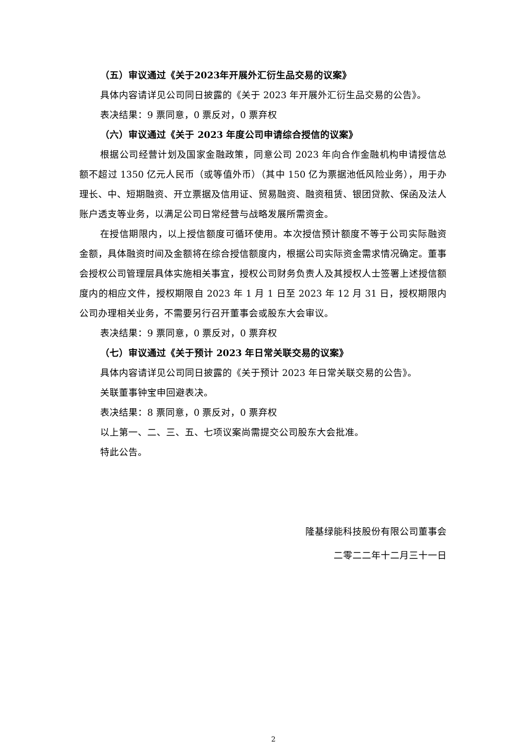（五）审议通过《关于2023年开展外汇衍生品交易的议案》
具体内容请详见公司同日披露的《关于 2023 年开展外汇衍生品交易的公告》。
表决结果：9 票同意，0 票反对，0 票弃权
（六）审议通过《关于 2023 年度公司申请综合授信的议案》
根据公司经营计划及国家金融政策，同意公司 2023 年向合作金融机构申请授信总额不超过 1350 亿元人民币（或等值外币）（其中 150 亿为票据池低风险业务），用于办理长、中、短期融资、开立票据及信用证、贸易融资、融资租赁、银团贷款、保函及法人账户透支等业务，以满足公司日常经营与战略发展所需资金。
在授信期限内，以上授信额度可循环使用。本次授信预计额度不等于公司实际融资金额，具体融资时间及金额将在综合授信额度内，根据公司实际资金需求情况确定。董事会授权公司管理层具体实施相关事宜，授权公司财务负责人及其授权人士签署上述授信额度内的相应文件，授权期限自 2023 年 1 月 1 日至 2023 年 12 月 31 日，授权期限内公司办理相关业务，不需要另行召开董事会或股东大会审议。
表决结果：9 票同意，0 票反对，0 票弃权
（七）审议通过《关于预计 2023 年日常关联交易的议案》
具体内容请详见公司同日披露的《关于预计 2023 年日常关联交易的公告》。
关联董事钟宝申回避表决。
表决结果：8 票同意，0 票反对，0 票弃权
以上第一、二、三、五、七项议案尚需提交公司股东大会批准。
特此公告。
隆基绿能科技股份有限公司董事会
二零二二年十二月三十一日
2